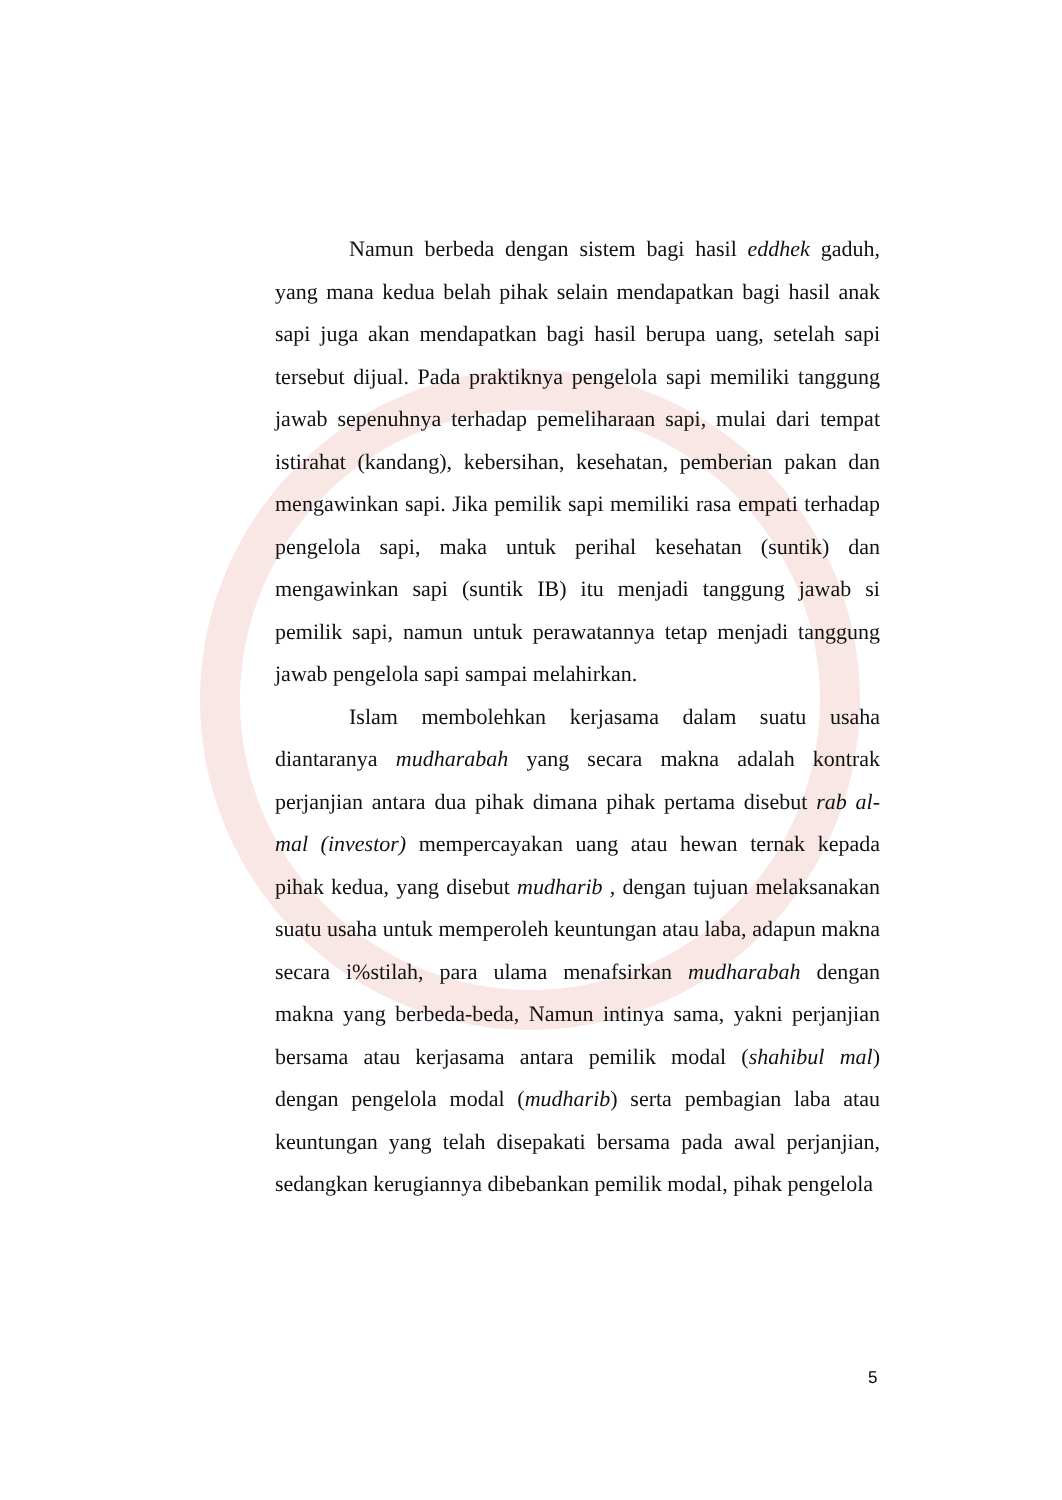Namun berbeda dengan sistem bagi hasil eddhek gaduh, yang mana kedua belah pihak selain mendapatkan bagi hasil anak sapi juga akan mendapatkan bagi hasil berupa uang, setelah sapi tersebut dijual. Pada praktiknya pengelola sapi memiliki tanggung jawab sepenuhnya terhadap pemeliharaan sapi, mulai dari tempat istirahat (kandang), kebersihan, kesehatan, pemberian pakan dan mengawinkan sapi. Jika pemilik sapi memiliki rasa empati terhadap pengelola sapi, maka untuk perihal kesehatan (suntik) dan mengawinkan sapi (suntik IB) itu menjadi tanggung jawab si pemilik sapi, namun untuk perawatannya tetap menjadi tanggung jawab pengelola sapi sampai melahirkan.
Islam membolehkan kerjasama dalam suatu usaha diantaranya mudharabah yang secara makna adalah kontrak perjanjian antara dua pihak dimana pihak pertama disebut rab al-mal (investor) mempercayakan uang atau hewan ternak kepada pihak kedua, yang disebut mudharib , dengan tujuan melaksanakan suatu usaha untuk memperoleh keuntungan atau laba, adapun makna secara i%stilah, para ulama menafsirkan mudharabah dengan makna yang berbeda-beda, Namun intinya sama, yakni perjanjian bersama atau kerjasama antara pemilik modal (shahibul mal) dengan pengelola modal (mudharib) serta pembagian laba atau keuntungan yang telah disepakati bersama pada awal perjanjian, sedangkan kerugiannya dibebankan pemilik modal, pihak pengelola
5